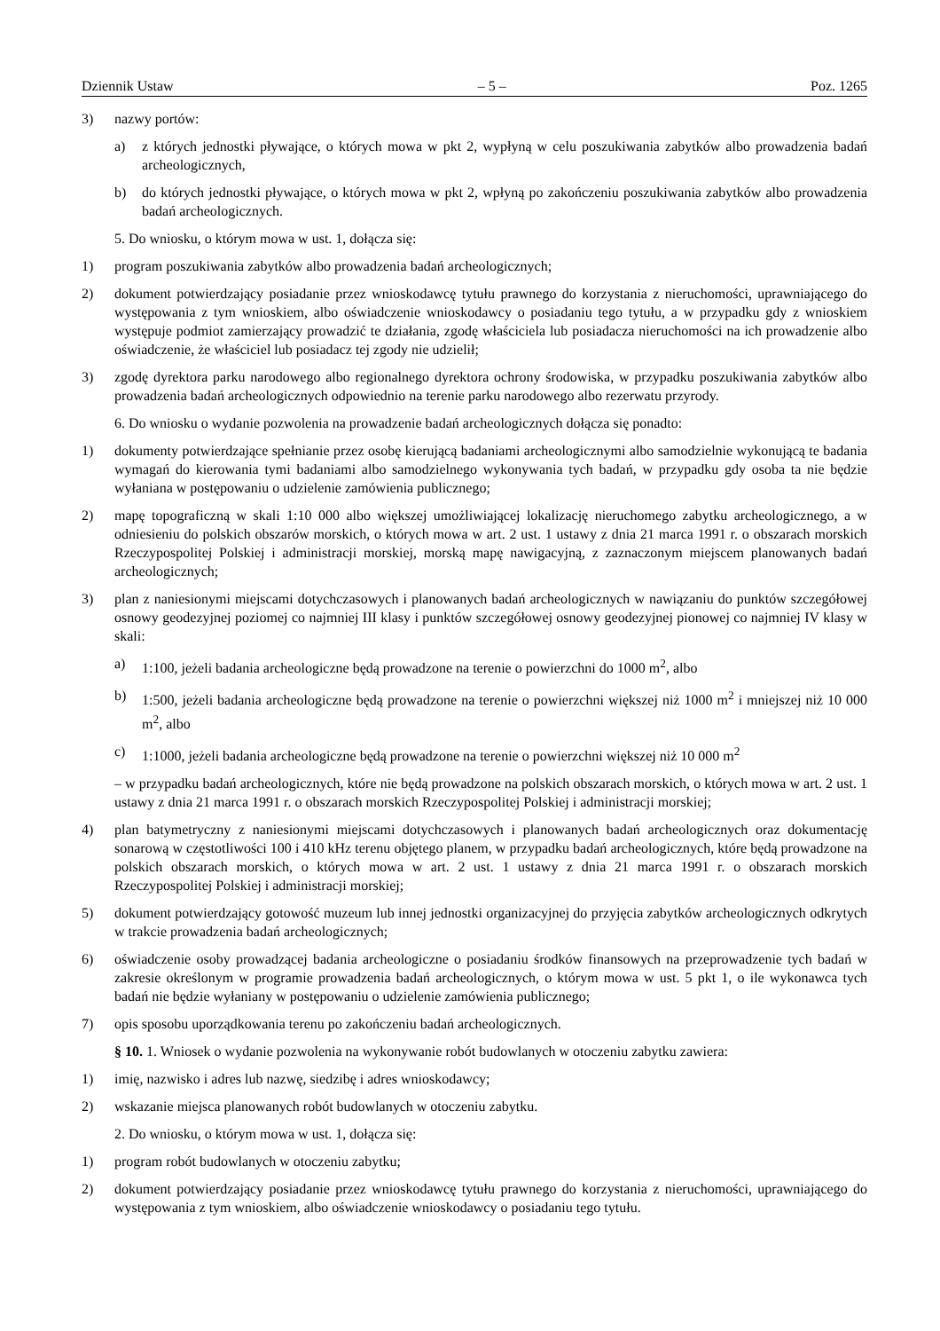Dziennik Ustaw – 5 – Poz. 1265
3) nazwy portów:
a) z których jednostki pływające, o których mowa w pkt 2, wypłyną w celu poszukiwania zabytków albo prowadzenia badań archeologicznych,
b) do których jednostki pływające, o których mowa w pkt 2, wpłyną po zakończeniu poszukiwania zabytków albo prowadzenia badań archeologicznych.
5. Do wniosku, o którym mowa w ust. 1, dołącza się:
1) program poszukiwania zabytków albo prowadzenia badań archeologicznych;
2) dokument potwierdzający posiadanie przez wnioskodawcę tytułu prawnego do korzystania z nieruchomości, uprawniającego do występowania z tym wnioskiem, albo oświadczenie wnioskodawcy o posiadaniu tego tytułu, a w przypadku gdy z wnioskiem występuje podmiot zamierzający prowadzić te działania, zgodę właściciela lub posiadacza nieruchomości na ich prowadzenie albo oświadczenie, że właściciel lub posiadacz tej zgody nie udzielił;
3) zgodę dyrektora parku narodowego albo regionalnego dyrektora ochrony środowiska, w przypadku poszukiwania zabytków albo prowadzenia badań archeologicznych odpowiednio na terenie parku narodowego albo rezerwatu przyrody.
6. Do wniosku o wydanie pozwolenia na prowadzenie badań archeologicznych dołącza się ponadto:
1) dokumenty potwierdzające spełnianie przez osobę kierującą badaniami archeologicznymi albo samodzielnie wykonującą te badania wymagań do kierowania tymi badaniami albo samodzielnego wykonywania tych badań, w przypadku gdy osoba ta nie będzie wyłaniana w postępowaniu o udzielenie zamówienia publicznego;
2) mapę topograficzną w skali 1:10 000 albo większej umożliwiającej lokalizację nieruchomego zabytku archeologicznego, a w odniesieniu do polskich obszarów morskich, o których mowa w art. 2 ust. 1 ustawy z dnia 21 marca 1991 r. o obszarach morskich Rzeczypospolitej Polskiej i administracji morskiej, morską mapę nawigacyjną, z zaznaczonym miejscem planowanych badań archeologicznych;
3) plan z naniesionymi miejscami dotychczasowych i planowanych badań archeologicznych w nawiązaniu do punktów szczegółowej osnowy geodezyjnej poziomej co najmniej III klasy i punktów szczegółowej osnowy geodezyjnej pionowej co najmniej IV klasy w skali:
a) 1:100, jeżeli badania archeologiczne będą prowadzone na terenie o powierzchni do 1000 m<sup>2</sup>, albo
b) 1:500, jeżeli badania archeologiczne będą prowadzone na terenie o powierzchni większej niż 1000 m<sup>2</sup> i mniejszej niż 10 000 m<sup>2</sup>, albo
c) 1:1000, jeżeli badania archeologiczne będą prowadzone na terenie o powierzchni większej niż 10 000 m<sup>2</sup>
– w przypadku badań archeologicznych, które nie będą prowadzone na polskich obszarach morskich, o których mowa w art. 2 ust. 1 ustawy z dnia 21 marca 1991 r. o obszarach morskich Rzeczypospolitej Polskiej i administracji morskiej;
4) plan batymetryczny z naniesionymi miejscami dotychczasowych i planowanych badań archeologicznych oraz dokumentację sonarową w częstotliwości 100 i 410 kHz terenu objętego planem, w przypadku badań archeologicznych, które będą prowadzone na polskich obszarach morskich, o których mowa w art. 2 ust. 1 ustawy z dnia 21 marca 1991 r. o obszarach morskich Rzeczypospolitej Polskiej i administracji morskiej;
5) dokument potwierdzający gotowość muzeum lub innej jednostki organizacyjnej do przyjęcia zabytków archeologicznych odkrytych w trakcie prowadzenia badań archeologicznych;
6) oświadczenie osoby prowadzącej badania archeologiczne o posiadaniu środków finansowych na przeprowadzenie tych badań w zakresie określonym w programie prowadzenia badań archeologicznych, o którym mowa w ust. 5 pkt 1, o ile wykonawca tych badań nie będzie wyłaniany w postępowaniu o udzielenie zamówienia publicznego;
7) opis sposobu uporządkowania terenu po zakończeniu badań archeologicznych.
§ 10. 1. Wniosek o wydanie pozwolenia na wykonywanie robót budowlanych w otoczeniu zabytku zawiera:
1) imię, nazwisko i adres lub nazwę, siedzibę i adres wnioskodawcy;
2) wskazanie miejsca planowanych robót budowlanych w otoczeniu zabytku.
2. Do wniosku, o którym mowa w ust. 1, dołącza się:
1) program robót budowlanych w otoczeniu zabytku;
2) dokument potwierdzający posiadanie przez wnioskodawcę tytułu prawnego do korzystania z nieruchomości, uprawniającego do występowania z tym wnioskiem, albo oświadczenie wnioskodawcy o posiadaniu tego tytułu.